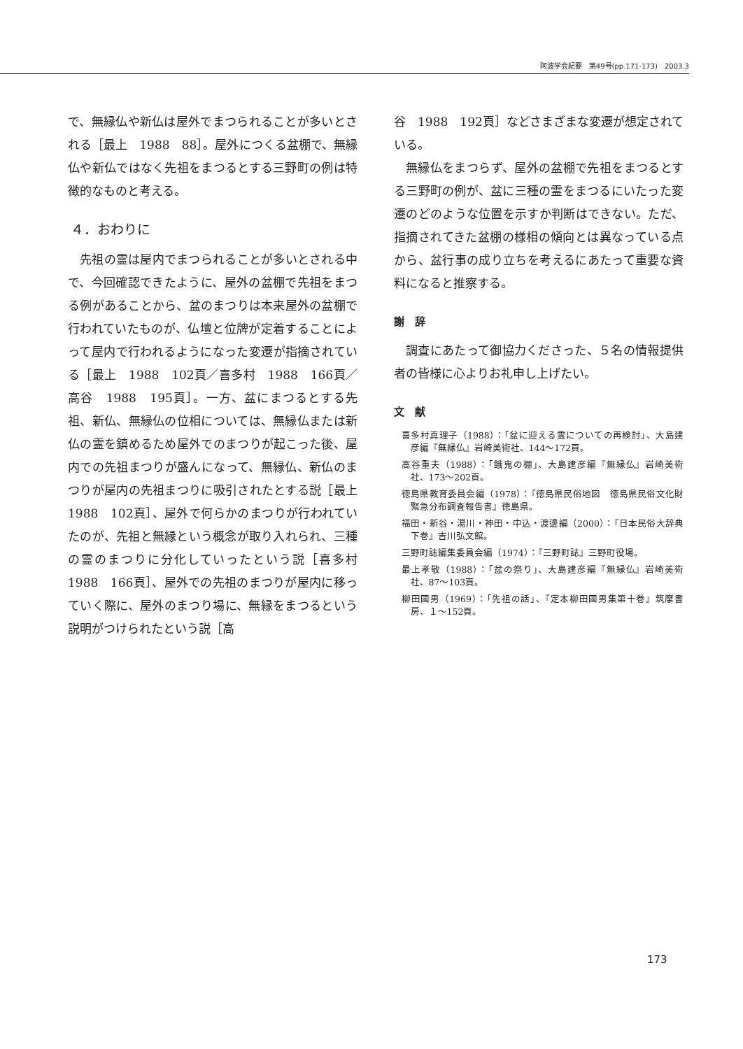阿波学会紀要　第49号(pp.171-173)　2003.3
で、無縁仏や新仏は屋外でまつられることが多いとされる［最上　1988　88］。屋外につくる盆棚で、無縁仏や新仏ではなく先祖をまつるとする三野町の例は特徴的なものと考える。
４．おわりに
先祖の霊は屋内でまつられることが多いとされる中で、今回確認できたように、屋外の盆棚で先祖をまつる例があることから、盆のまつりは本来屋外の盆棚で行われていたものが、仏壇と位牌が定着することによって屋内で行われるようになった変遷が指摘されている［最上　1988　102頁／喜多村　1988　166頁／高谷　1988　195頁］。一方、盆にまつるとする先祖、新仏、無縁仏の位相については、無縁仏または新仏の霊を鎮めるため屋外でのまつりが起こった後、屋内での先祖まつりが盛んになって、無縁仏、新仏のまつりが屋内の先祖まつりに吸引されたとする説［最上　1988　102頁］、屋外で何らかのまつりが行われていたのが、先祖と無縁という概念が取り入れられ、三種の霊のまつりに分化していったという説［喜多村　1988　166頁］、屋外での先祖のまつりが屋内に移っていく際に、屋外のまつり場に、無縁をまつるという説明がつけられたという説［高
谷　1988　192頁］などさまざまな変遷が想定されている。
無縁仏をまつらず、屋外の盆棚で先祖をまつるとする三野町の例が、盆に三種の霊をまつるにいたった変遷のどのような位置を示すか判断はできない。ただ、指摘されてきた盆棚の様相の傾向とは異なっている点から、盆行事の成り立ちを考えるにあたって重要な資料になると推察する。
謝　辞
調査にあたって御協力くださった、５名の情報提供者の皆様に心よりお礼申し上げたい。
文　献
喜多村真理子（1988）：「盆に迎える霊についての再検討」、大島建彦編『無縁仏』岩崎美術社、144～172頁。
高谷重夫（1988）：「餓鬼の棚」、大島建彦編『無縁仏』岩崎美術社、173～202頁。
徳島県教育委員会編（1978）：『徳島県民俗地図　徳島県民俗文化財緊急分布調査報告書』徳島県。
福田・新谷・湯川・神田・中込・渡邊編（2000）：『日本民俗大辞典　下巻』吉川弘文館。
三野町誌編集委員会編（1974）：『三野町誌』三野町役場。
最上孝敬（1988）：「盆の祭り」、大島建彦編『無縁仏』岩崎美術社、87～103頁。
柳田國男（1969）：「先祖の話」、『定本柳田國男集第十巻』筑摩書房、１～152頁。
173